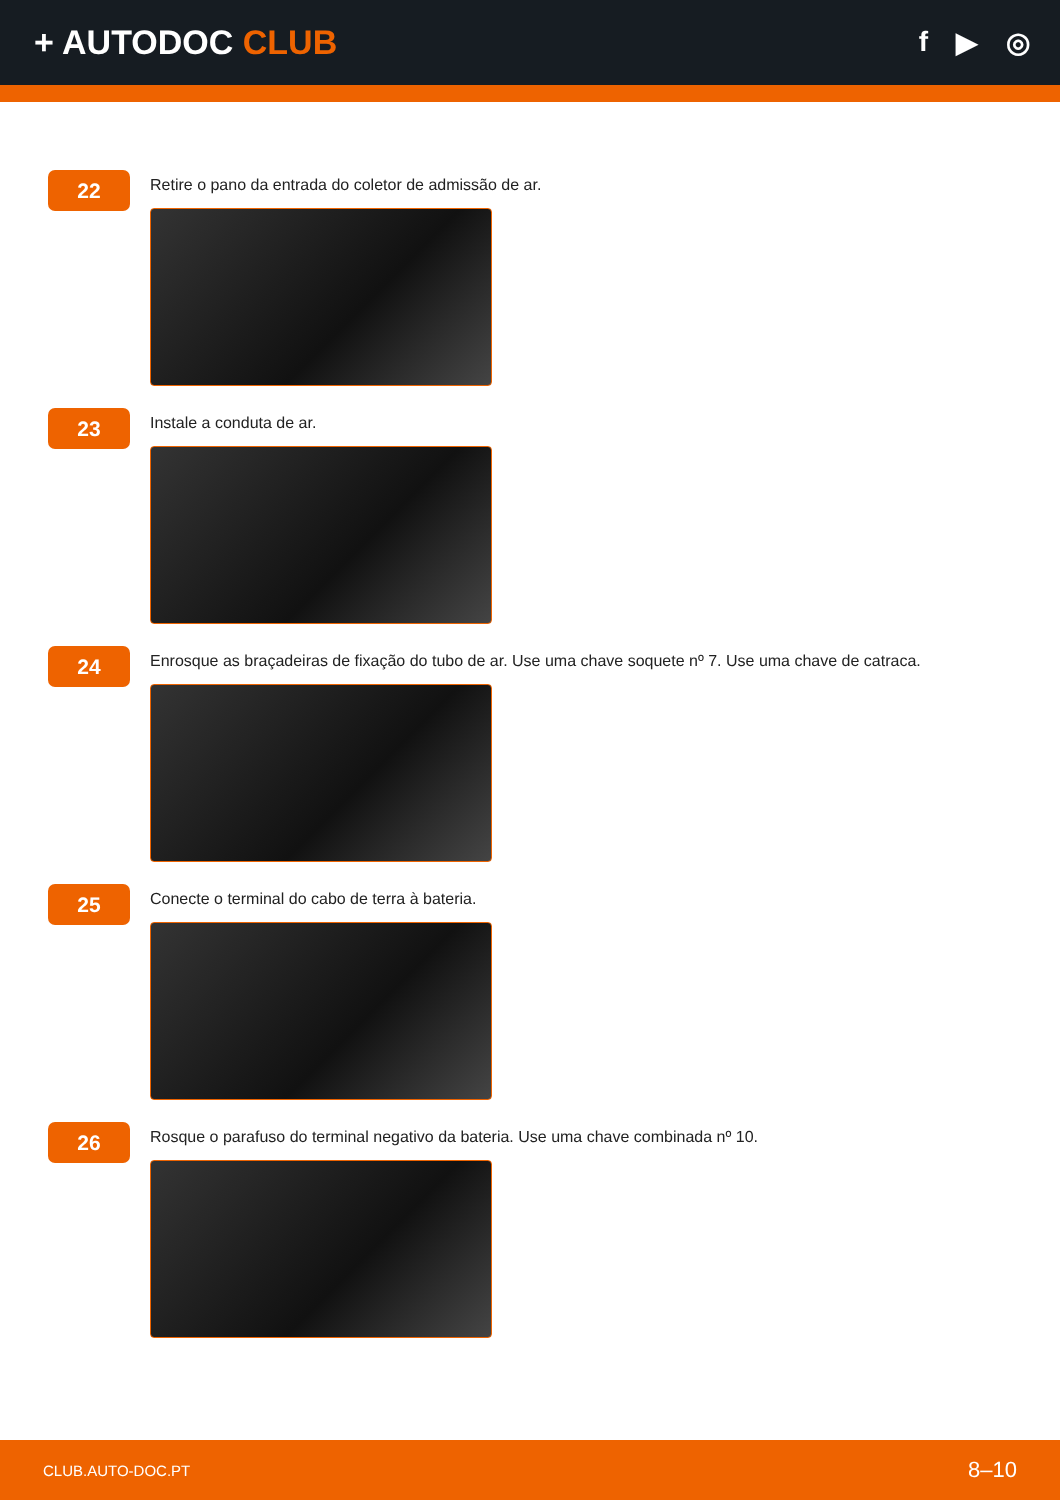+ AUTODOC CLUB
f ▶ ◎
22
Retire o pano da entrada do coletor de admissão de ar.
23
Instale a conduta de ar.
24
Enrosque as braçadeiras de fixação do tubo de ar. Use uma chave soquete nº 7. Use uma chave de catraca.
25
Conecte o terminal do cabo de terra à bateria.
26
Rosque o parafuso do terminal negativo da bateria. Use uma chave combinada nº 10.
CLUB.AUTO-DOC.PT 8–10